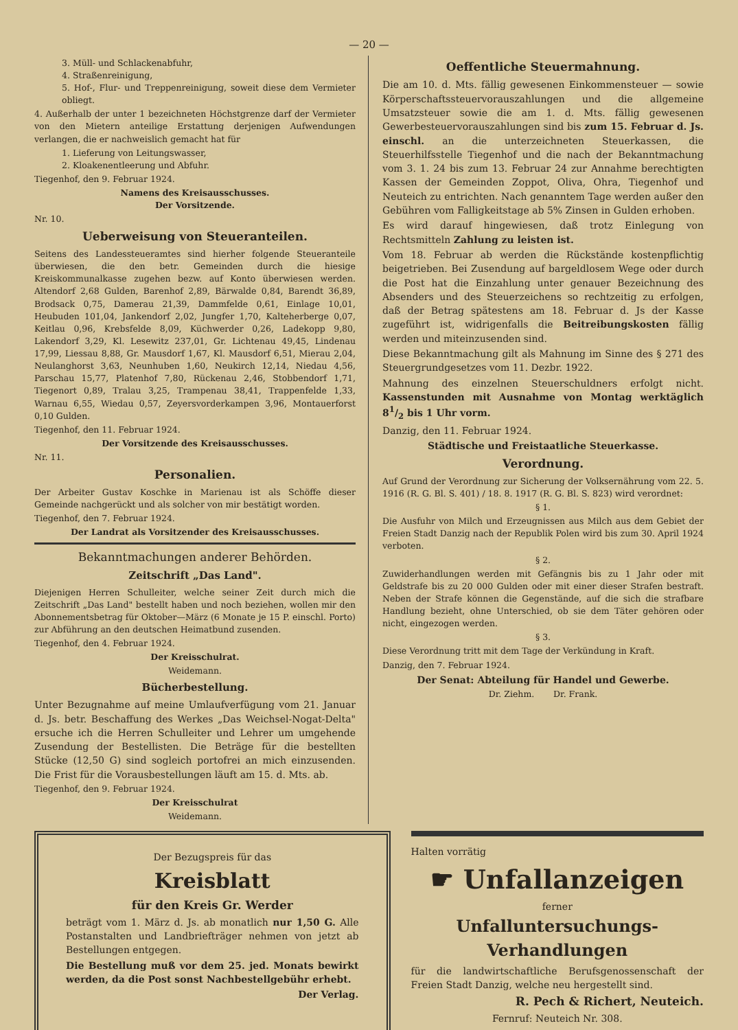— 20 —
3. Müll- und Schlackenabfuhr,
4. Straßenreinigung,
5. Hof-, Flur- und Treppenreinigung, soweit diese dem Vermieter obliegt.
4. Außerhalb der unter 1 bezeichneten Höchstgrenze darf der Vermieter von den Mietern anteilige Erstattung derjenigen Aufwendungen verlangen, die er nachweislich gemacht hat für
1. Lieferung von Leitungswasser,
2. Kloakenentleerung und Abfuhr.
Tiegenhof, den 9. Februar 1924.
Namens des Kreisausschusses.
Der Vorsitzende.
Nr. 10.
Ueberweisung von Steueranteilen.
Seitens des Landessteueramtes sind hierher folgende Steueranteile überwiesen, die den betr. Gemeinden durch die hiesige Kreiskommunalkasse zugehen bezw. auf Konto überwiesen werden. Altendorf 2,68 Gulden, Barenhof 2,89, Bärwalde 0,84, Barendt 36,89, Brodsack 0,75, Damerau 21,39, Dammfelde 0,61, Einlage 10,01, Heubuden 101,04, Jankendorf 2,02, Jungfer 1,70, Kalteherberge 0,07, Keitlau 0,96, Krebsfelde 8,09, Küchwerder 0,26, Ladekopp 9,80, Lakendorf 3,29, Kl. Lesewitz 237,01, Gr. Lichtenau 49,45, Lindenau 17,99, Liessau 8,88, Gr. Mausdorf 1,67, Kl. Mausdorf 6,51, Mierau 2,04, Neulanghorst 3,63, Neunhuben 1,60, Neukirch 12,14, Niedau 4,56, Parschau 15,77, Platenhof 7,80, Rückenau 2,46, Stobbendorf 1,71, Tiegenort 0,89, Tralau 3,25, Trampenau 38,41, Trappenfelde 1,33, Warnau 6,55, Wiedau 0,57, Zeyersvorderkampen 3,96, Montauerforst 0,10 Gulden.
Tiegenhof, den 11. Februar 1924.
Der Vorsitzende des Kreisausschusses.
Nr. 11.
Personalien.
Der Arbeiter Gustav Koschke in Marienau ist als Schöffe dieser Gemeinde nachgerückt und als solcher von mir bestätigt worden.
Tiegenhof, den 7. Februar 1924.
Der Landrat als Vorsitzender des Kreisausschusses.
Bekanntmachungen anderer Behörden.
Zeitschrift „Das Land".
Diejenigen Herren Schulleiter, welche seiner Zeit durch mich die Zeitschrift „Das Land" bestellt haben und noch beziehen, wollen mir den Abonnementsbetrag für Oktober—März (6 Monate je 15 P. einschl. Porto) zur Abführung an den deutschen Heimatbund zusenden.
Tiegenhof, den 4. Februar 1924.
Der Kreisschulrat.
Weidemann.
Bücherbestellung.
Unter Bezugnahme auf meine Umlaufverfügung vom 21. Januar d. Js. betr. Beschaffung des Werkes „Das Weichsel-Nogat-Delta" ersuche ich die Herren Schulleiter und Lehrer um umgehende Zusendung der Bestellisten. Die Beträge für die bestellten Stücke (12,50 G) sind sogleich portofrei an mich einzusenden. Die Frist für die Vorausbestellungen läuft am 15. d. Mts. ab.
Tiegenhof, den 9. Februar 1924.
Der Kreisschulrat
Weidemann.
Oeffentliche Steuermahnung.
Die am 10. d. Mts. fällig gewesenen Einkommensteuer — sowie Körperschaftssteuervorauszahlungen und die allgemeine Umsatzsteuer sowie die am 1. d. Mts. fällig gewesenen Gewerbesteuervorauszahlungen sind bis zum 15. Februar d. Js. einschl. an die unterzeichneten Steuerkassen, die Steuerhilfsstelle Tiegenhof und die nach der Bekanntmachung vom 3. 1. 24 bis zum 13. Februar 24 zur Annahme berechtigten Kassen der Gemeinden Zoppot, Oliva, Ohra, Tiegenhof und Neuteich zu entrichten. Nach genanntem Tage werden außer den Gebühren vom Falligkeitstage ab 5% Zinsen in Gulden erhoben.
Es wird darauf hingewiesen, daß trotz Einlegung von Rechtsmitteln Zahlung zu leisten ist.
Vom 18. Februar ab werden die Rückstände kostenpflichtig beigetrieben. Bei Zusendung auf bargeldlosem Wege oder durch die Post hat die Einzahlung unter genauer Bezeichnung des Absenders und des Steuerzeichens so rechtzeitig zu erfolgen, daß der Betrag spätestens am 18. Februar d. Js der Kasse zugeführt ist, widrigenfalls die Beitreibungskosten fällig werden und miteinzusenden sind.
Diese Bekanntmachung gilt als Mahnung im Sinne des § 271 des Steuergrundgesetzes vom 11. Dezbr. 1922.
Mahnung des einzelnen Steuerschuldners erfolgt nicht. Kassenstunden mit Ausnahme von Montag werktäglich 81/2 bis 1 Uhr vorm.
Danzig, den 11. Februar 1924.
Städtische und Freistaatliche Steuerkasse.
Verordnung.
Auf Grund der Verordnung zur Sicherung der Volksernährung vom 22. 5. 1916 (R. G. Bl. S. 401) / 18. 8. 1917 (R. G. Bl. S. 823) wird verordnet:
§ 1.
Die Ausfuhr von Milch und Erzeugnissen aus Milch aus dem Gebiet der Freien Stadt Danzig nach der Republik Polen wird bis zum 30. April 1924 verboten.
§ 2.
Zuwiderhandlungen werden mit Gefängnis bis zu 1 Jahr oder mit Geldstrafe bis zu 20 000 Gulden oder mit einer dieser Strafen bestraft. Neben der Strafe können die Gegenstände, auf die sich die strafbare Handlung bezieht, ohne Unterschied, ob sie dem Täter gehören oder nicht, eingezogen werden.
§ 3.
Diese Verordnung tritt mit dem Tage der Verkündung in Kraft.
Danzig, den 7. Februar 1924.
Der Senat: Abteilung für Handel und Gewerbe.
Dr. Ziehm. Dr. Frank.
Der Bezugspreis für das
Kreisblatt
für den Kreis Gr. Werder
beträgt vom 1. März d. Js. ab monatlich nur 1,50 G. Alle Postanstalten und Landbriefträger nehmen von jetzt ab Bestellungen entgegen.
Die Bestellung muß vor dem 25. jed. Monats bewirkt werden, da die Post sonst Nachbestellgebühr erhebt.
Der Verlag.
Halten vorrätig
☛ Unfallanzeigen
ferner
Unfalluntersuchungs-Verhandlungen
für die landwirtschaftliche Berufsgenossenschaft der Freien Stadt Danzig, welche neu hergestellt sind.
R. Pech & Richert, Neuteich.
Fernruf: Neuteich Nr. 308.